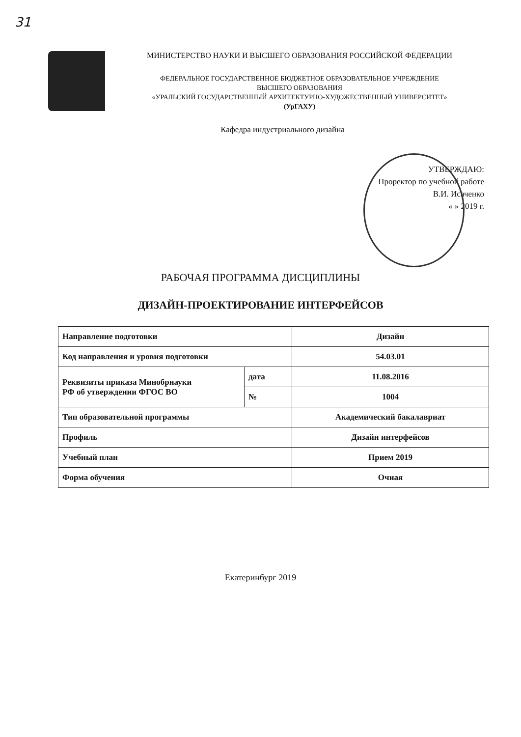31
МИНИСТЕРСТВО НАУКИ И ВЫСШЕГО ОБРАЗОВАНИЯ РОССИЙСКОЙ ФЕДЕРАЦИИ
ФЕДЕРАЛЬНОЕ ГОСУДАРСТВЕННОЕ БЮДЖЕТНОЕ ОБРАЗОВАТЕЛЬНОЕ УЧРЕЖДЕНИЕ
ВЫСШЕГО ОБРАЗОВАНИЯ
«УРАЛЬСКИЙ ГОСУДАРСТВЕННЫЙ АРХИТЕКТУРНО-ХУДОЖЕСТВЕННЫЙ УНИВЕРСИТЕТ»
(УрГАХУ)
Кафедра индустриального дизайна
УТВЕРЖДАЮ:
Проректор по учебной работе
В.И. Исаченко
« » 2019 г.
РАБОЧАЯ ПРОГРАММА ДИСЦИПЛИНЫ
ДИЗАЙН-ПРОЕКТИРОВАНИЕ ИНТЕРФЕЙСОВ
| Направление подготовки | | Дизайн |
| Код направления и уровня подготовки | | 54.03.01 |
| Реквизиты приказа Минобрнауки РФ об утверждении ФГОС ВО | дата | 11.08.2016 |
| | № | 1004 |
| Тип образовательной программы | | Академический бакалавриат |
| Профиль | | Дизайн интерфейсов |
| Учебный план | | Прием 2019 |
| Форма обучения | | Очная |
Екатеринбург 2019